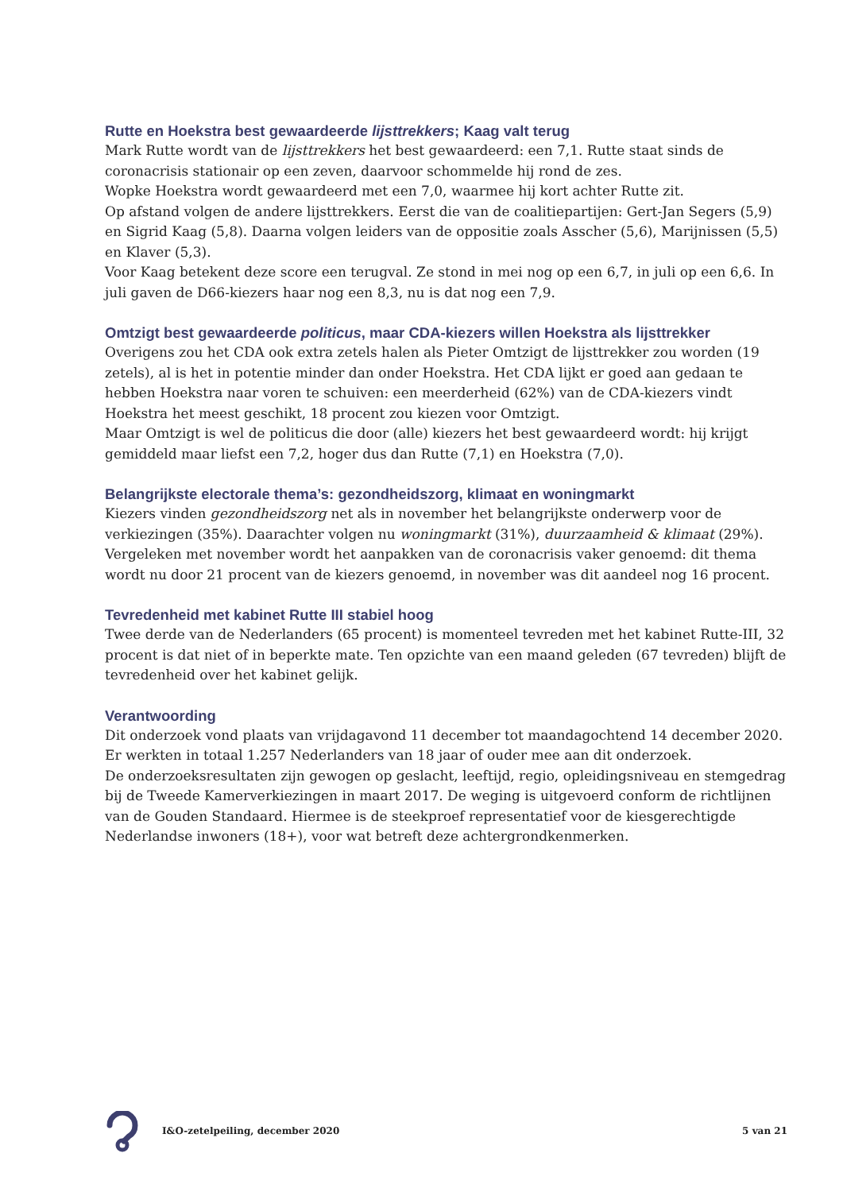Rutte en Hoekstra best gewaardeerde lijsttrekkers; Kaag valt terug
Mark Rutte wordt van de lijsttrekkers het best gewaardeerd: een 7,1. Rutte staat sinds de coronacrisis stationair op een zeven, daarvoor schommelde hij rond de zes.
Wopke Hoekstra wordt gewaardeerd met een 7,0, waarmee hij kort achter Rutte zit.
Op afstand volgen de andere lijsttrekkers. Eerst die van de coalitiepartijen: Gert-Jan Segers (5,9) en Sigrid Kaag (5,8). Daarna volgen leiders van de oppositie zoals Asscher (5,6), Marijnissen (5,5) en Klaver (5,3).
Voor Kaag betekent deze score een terugval. Ze stond in mei nog op een 6,7, in juli op een 6,6. In juli gaven de D66-kiezers haar nog een 8,3, nu is dat nog een 7,9.
Omtzigt best gewaardeerde politicus, maar CDA-kiezers willen Hoekstra als lijsttrekker
Overigens zou het CDA ook extra zetels halen als Pieter Omtzigt de lijsttrekker zou worden (19 zetels), al is het in potentie minder dan onder Hoekstra. Het CDA lijkt er goed aan gedaan te hebben Hoekstra naar voren te schuiven: een meerderheid (62%) van de CDA-kiezers vindt Hoekstra het meest geschikt, 18 procent zou kiezen voor Omtzigt.
Maar Omtzigt is wel de politicus die door (alle) kiezers het best gewaardeerd wordt: hij krijgt gemiddeld maar liefst een 7,2, hoger dus dan Rutte (7,1) en Hoekstra (7,0).
Belangrijkste electorale thema’s: gezondheidszorg, klimaat en woningmarkt
Kiezers vinden gezondheidszorg net als in november het belangrijkste onderwerp voor de verkiezingen (35%). Daarachter volgen nu woningmarkt (31%), duurzaamheid & klimaat (29%). Vergeleken met november wordt het aanpakken van de coronacrisis vaker genoemd: dit thema wordt nu door 21 procent van de kiezers genoemd, in november was dit aandeel nog 16 procent.
Tevredenheid met kabinet Rutte III stabiel hoog
Twee derde van de Nederlanders (65 procent) is momenteel tevreden met het kabinet Rutte-III, 32 procent is dat niet of in beperkte mate. Ten opzichte van een maand geleden (67 tevreden) blijft de tevredenheid over het kabinet gelijk.
Verantwoording
Dit onderzoek vond plaats van vrijdagavond 11 december tot maandagochtend 14 december 2020. Er werkten in totaal 1.257 Nederlanders van 18 jaar of ouder mee aan dit onderzoek.
De onderzoeksresultaten zijn gewogen op geslacht, leeftijd, regio, opleidingsniveau en stemgedrag bij de Tweede Kamerverkiezingen in maart 2017. De weging is uitgevoerd conform de richtlijnen van de Gouden Standaard. Hiermee is de steekproef representatief voor de kiesgerechtigde Nederlandse inwoners (18+), voor wat betreft deze achtergrondkenmerken.
I&O-zetelpeiling, december 2020 5 van 21